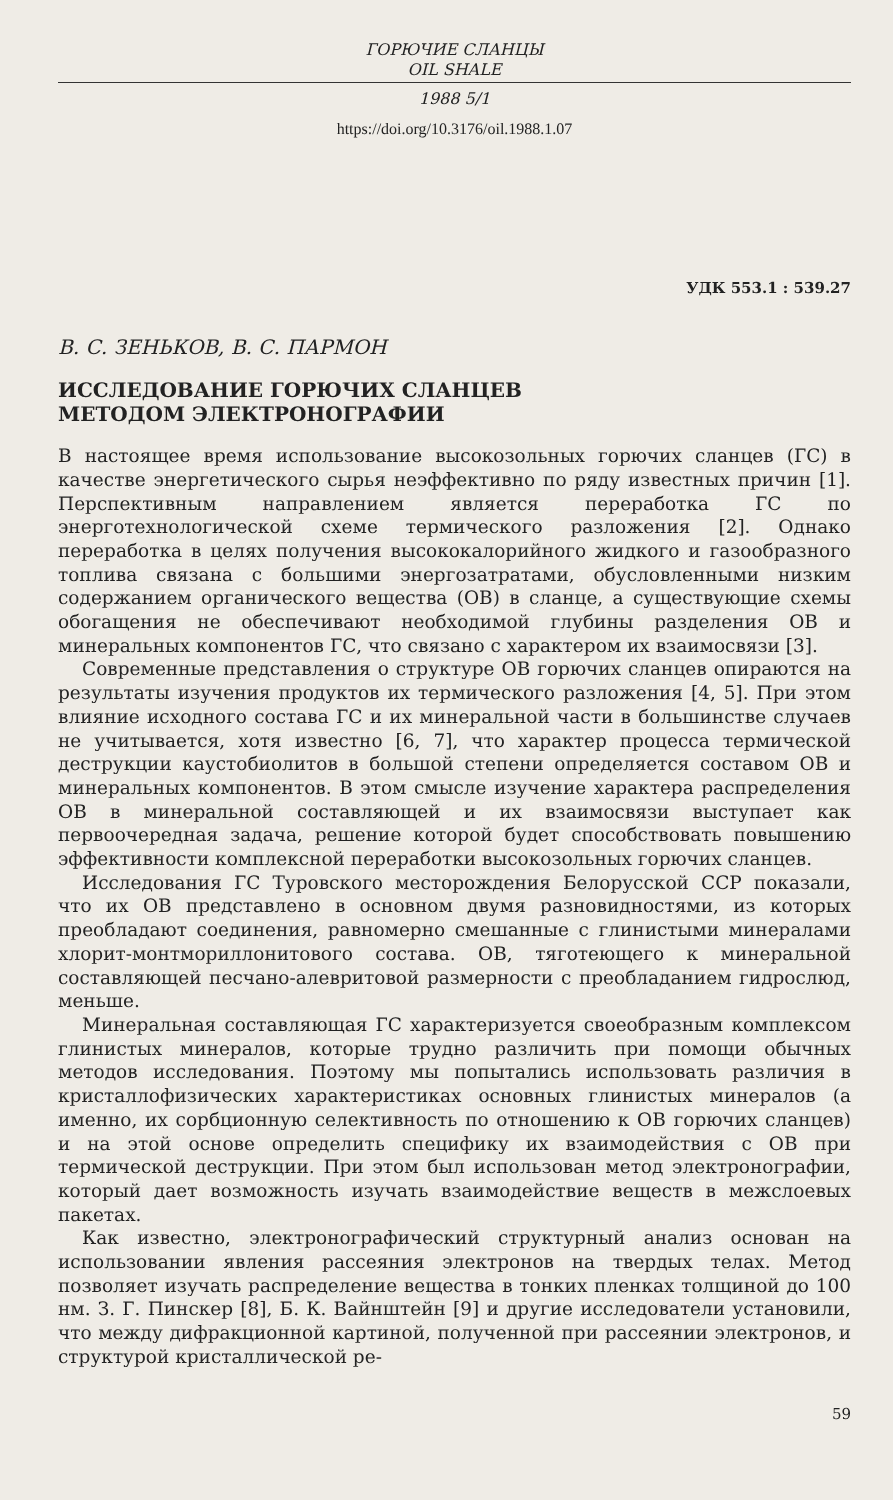ГОРЮЧИЕ СЛАНЦЫ
OIL SHALE
1988 5/1
https://doi.org/10.3176/oil.1988.1.07
УДК 553.1 : 539.27
В. С. ЗЕНЬКОВ, В. С. ПАРМОН
ИССЛЕДОВАНИЕ ГОРЮЧИХ СЛАНЦЕВ
МЕТОДОМ ЭЛЕКТРОНОГРАФИИ
В настоящее время использование высокозольных горючих сланцев (ГС) в качестве энергетического сырья неэффективно по ряду известных причин [1]. Перспективным направлением является переработка ГС по энерготехнологической схеме термического разложения [2]. Однако переработка в целях получения высококалорийного жидкого и газообразного топлива связана с большими энергозатратами, обусловленными низким содержанием органического вещества (ОВ) в сланце, а существующие схемы обогащения не обеспечивают необходимой глубины разделения ОВ и минеральных компонентов ГС, что связано с характером их взаимосвязи [3].
Современные представления о структуре ОВ горючих сланцев опираются на результаты изучения продуктов их термического разложения [4, 5]. При этом влияние исходного состава ГС и их минеральной части в большинстве случаев не учитывается, хотя известно [6, 7], что характер процесса термической деструкции каустобиолитов в большой степени определяется составом ОВ и минеральных компонентов. В этом смысле изучение характера распределения ОВ в минеральной составляющей и их взаимосвязи выступает как первоочередная задача, решение которой будет способствовать повышению эффективности комплексной переработки высокозольных горючих сланцев.
Исследования ГС Туровского месторождения Белорусской ССР показали, что их ОВ представлено в основном двумя разновидностями, из которых преобладают соединения, равномерно смешанные с глинистыми минералами хлорит-монтмориллонитового состава. ОВ, тяготеющего к минеральной составляющей песчано-алевритовой размерности с преобладанием гидрослюд, меньше.
Минеральная составляющая ГС характеризуется своеобразным комплексом глинистых минералов, которые трудно различить при помощи обычных методов исследования. Поэтому мы попытались использовать различия в кристаллофизических характеристиках основных глинистых минералов (а именно, их сорбционную селективность по отношению к ОВ горючих сланцев) и на этой основе определить специфику их взаимодействия с ОВ при термической деструкции. При этом был использован метод электронографии, который дает возможность изучать взаимодействие веществ в межслоевых пакетах.
Как известно, электронографический структурный анализ основан на использовании явления рассеяния электронов на твердых телах. Метод позволяет изучать распределение вещества в тонких пленках толщиной до 100 нм. З. Г. Пинскер [8], Б. К. Вайнштейн [9] и другие исследователи установили, что между дифракционной картиной, полученной при рассеянии электронов, и структурой кристаллической ре-
59